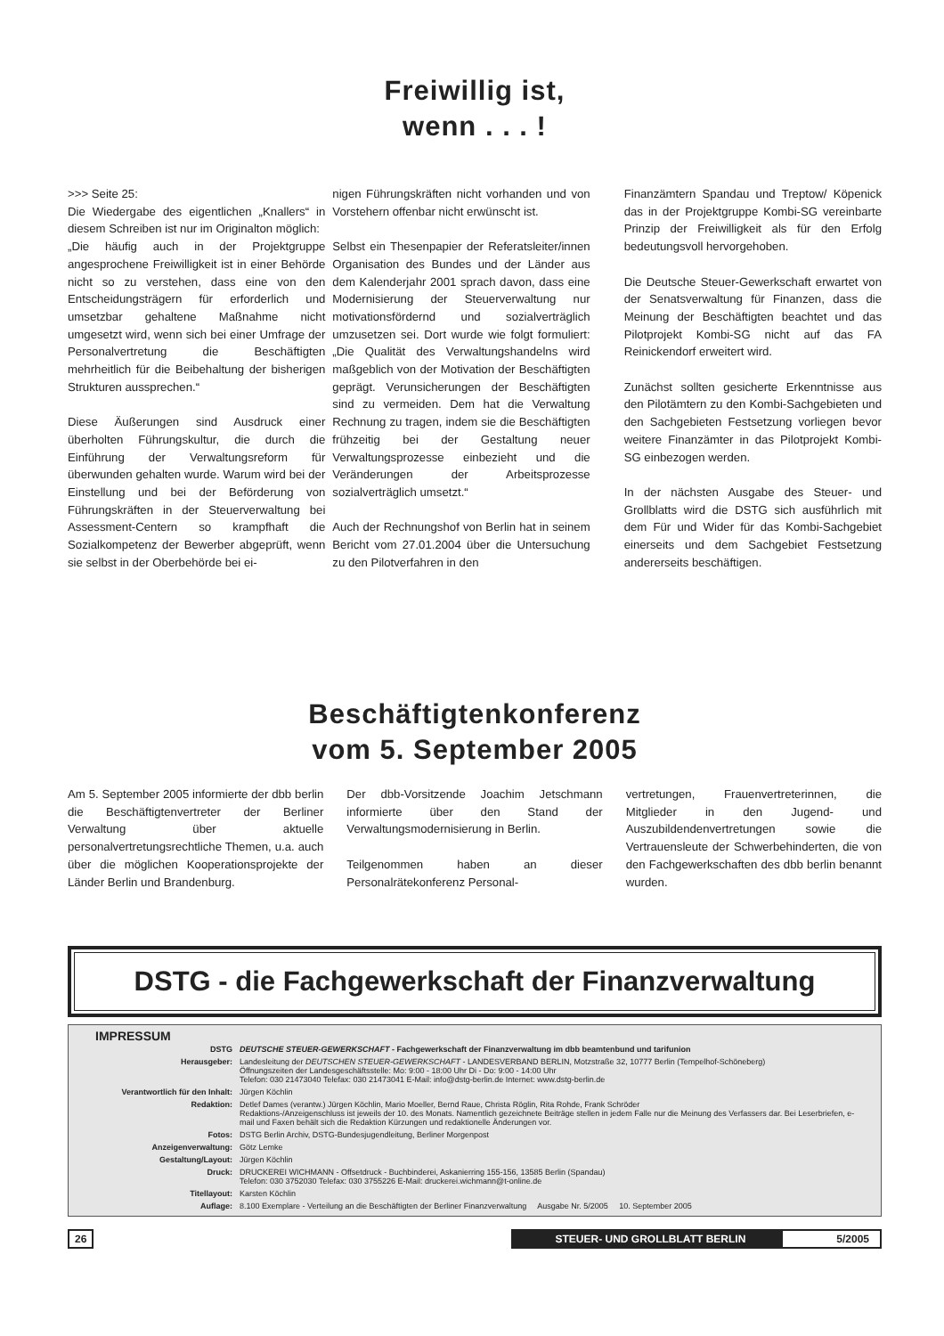Freiwillig ist,
wenn . . . !
>>> Seite 25:
Die Wiedergabe des eigentlichen „Knallers“ in diesem Schreiben ist nur im Originalton möglich:
„Die häufig auch in der Projektgruppe angesprochene Freiwilligkeit ist in einer Behörde nicht so zu verstehen, dass eine von den Entscheidungsträgern für erforderlich und umsetzbar gehaltene Maßnahme nicht umgesetzt wird, wenn sich bei einer Umfrage der Personalvertretung die Beschäftigten mehrheitlich für die Beibehaltung der bisherigen Strukturen aussprechen.“
Diese Äußerungen sind Ausdruck einer überholten Führungskultur, die durch die Einführung der Verwaltungsreform für überwunden gehalten wurde. Warum wird bei der Einstellung und bei der Beförderung von Führungskräften in der Steuerverwaltung bei Assessment-Centern so krampfhaft die Sozialkompetenz der Bewerber abgeprüft, wenn sie selbst in der Oberbehörde bei ei-
nigen Führungskräften nicht vorhanden und von Vorstehern offenbar nicht erwünscht ist.
Selbst ein Thesenpapier der Referatsleiter/innen Organisation des Bundes und der Länder aus dem Kalenderjahr 2001 sprach davon, dass eine Modernisierung der Steuerverwaltung nur motivationsfördernd und sozialverträglich umzusetzen sei. Dort wurde wie folgt formuliert: „Die Qualität des Verwaltungshandelns wird maßgeblich von der Motivation der Beschäftigten geprägt. Verunsicherungen der Beschäftigten sind zu vermeiden. Dem hat die Verwaltung Rechnung zu tragen, indem sie die Beschäftigten frühzeitig bei der Gestaltung neuer Verwaltungsprozesse einbezieht und die Veränderungen der Arbeitsprozesse sozialverträglich umsetzt.“
Auch der Rechnungshof von Berlin hat in seinem Bericht vom 27.01.2004 über die Untersuchung zu den Pilotverfahren in den
Finanzämtern Spandau und Treptow/ Köpenick das in der Projektgruppe Kombi-SG vereinbarte Prinzip der Freiwilligkeit als für den Erfolg bedeutungsvoll hervorgehoben.
Die Deutsche Steuer-Gewerkschaft erwartet von der Senatsverwaltung für Finanzen, dass die Meinung der Beschäftigten beachtet und das Pilotprojekt Kombi-SG nicht auf das FA Reinickendorf erweitert wird.
Zunächst sollten gesicherte Erkenntnisse aus den Pilotämtern zu den Kombi-Sachgebieten und den Sachgebieten Festsetzung vorliegen bevor weitere Finanzämter in das Pilotprojekt Kombi-SG einbezogen werden.
In der nächsten Ausgabe des Steuer- und Grollblatts wird die DSTG sich ausführlich mit dem Für und Wider für das Kombi-Sachgebiet einerseits und dem Sachgebiet Festsetzung andererseits beschäftigen.
Beschäftigtenkonferenz
vom 5. September 2005
Am 5. September 2005 informierte der dbb berlin die Beschäftigtenvertreter der Berliner Verwaltung über aktuelle personalvertretungsrechtliche Themen, u.a. auch über die möglichen Kooperationsprojekte der Länder Berlin und Brandenburg.
Der dbb-Vorsitzende Joachim Jetschmann informierte über den Stand der Verwaltungsmodernisierung in Berlin.
Teilgenommen haben an dieser Personalrätekonferenz Personal-
vertretungen, Frauenvertreterinnen, die Mitglieder in den Jugend- und Auszubildendenvertretungen sowie die Vertrauensleute der Schwerbehinderten, die von den Fachgewerkschaften des dbb berlin benannt wurden.
DSTG - die Fachgewerkschaft der Finanzverwaltung
IMPRESSUM
| DSTG | DEUTSCHE STEUER-GEWERKSCHAFT - Fachgewerkschaft der Finanzverwaltung im dbb beamtenbund und tarifunion |
| Herausgeber: | Landesleitung der DEUTSCHEN STEUER-GEWERKSCHAFT - LANDESVERBAND BERLIN, Motzstraße 32, 10777 Berlin (Tempelhof-Schöneberg) Öffnungszeiten der Landesgeschäftsstelle: Mo: 9:00 - 18:00 Uhr Di - Do: 9:00 - 14:00 Uhr Telefon: 030 21473040 Telefax: 030 21473041 E-Mail: info@dstg-berlin.de Internet: www.dstg-berlin.de |
| Verantwortlich für den Inhalt: | Jürgen Köchlin |
| Redaktion: | Detlef Dames (verantw.) Jürgen Köchlin, Mario Moeller, Bernd Raue, Christa Röglin, Rita Rohde, Frank Schröder Redaktions-/Anzeigenschluss ist jeweils der 10. des Monats. Namentlich gezeichnete Beiträge stellen in jedem Falle nur die Meinung des Verfassers dar. Bei Leserbriefen, e-mail und Faxen behält sich die Redaktion Kürzungen und redaktionelle Änderungen vor. |
| Fotos: | DSTG Berlin Archiv, DSTG-Bundesjugendleitung, Berliner Morgenpost |
| Anzeigenverwaltung: | Götz Lemke |
| Gestaltung/Layout: | Jürgen Köchlin |
| Druck: | DRUCKEREI WICHMANN - Offsetdruck - Buchbinderei, Askanierring 155-156, 13585 Berlin (Spandau) Telefon: 030 3752030 Telefax: 030 3755226 E-Mail: druckerei.wichmann@t-online.de |
| Titellayout: | Karsten Köchlin |
| Auflage: | 8.100 Exemplare - Verteilung an die Beschäftigten der Berliner Finanzverwaltung Ausgabe Nr. 5/2005 10. September 2005 |
26 STEUER- UND GROLLBLATT BERLIN 5/2005